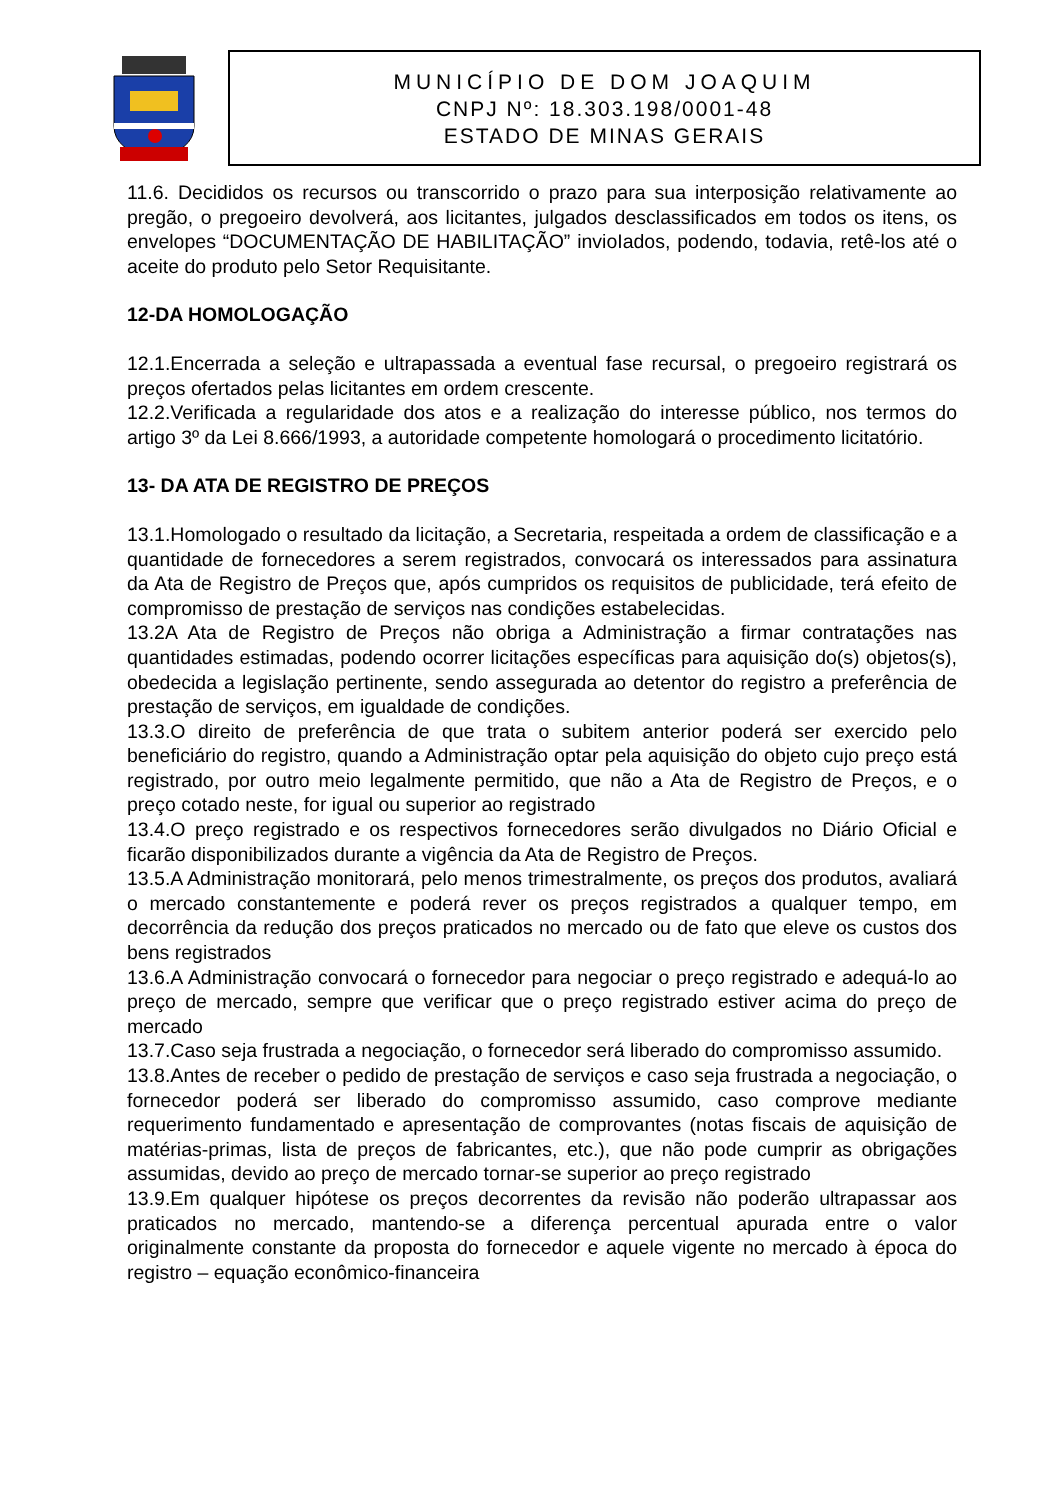MUNICÍPIO DE DOM JOAQUIM
CNPJ Nº: 18.303.198/0001-48
ESTADO DE MINAS GERAIS
11.6. Decididos os recursos ou transcorrido o prazo para sua interposição relativamente ao pregão, o pregoeiro devolverá, aos licitantes, julgados desclassificados em todos os itens, os envelopes “DOCUMENTAÇÃO DE HABILITAÇÃO” invioIados, podendo, todavia, retê-los até o aceite do produto pelo Setor Requisitante.
12-DA HOMOLOGAÇÃO
12.1.Encerrada a seleção e ultrapassada a eventual fase recursal, o pregoeiro registrará os preços ofertados pelas licitantes em ordem crescente.
12.2.Verificada a regularidade dos atos e a realização do interesse público, nos termos do artigo 3º da Lei 8.666/1993, a autoridade competente homologará o procedimento licitatório.
13- DA ATA DE REGISTRO DE PREÇOS
13.1.Homologado o resultado da licitação, a Secretaria, respeitada a ordem de classificação e a quantidade de fornecedores a serem registrados, convocará os interessados para assinatura da Ata de Registro de Preços que, após cumpridos os requisitos de publicidade, terá efeito de compromisso de prestação de serviços nas condições estabelecidas.
13.2A Ata de Registro de Preços não obriga a Administração a firmar contratações nas quantidades estimadas, podendo ocorrer licitações específicas para aquisição do(s) objetos(s), obedecida a legislação pertinente, sendo assegurada ao detentor do registro a preferência de prestação de serviços, em igualdade de condições.
13.3.O direito de preferência de que trata o subitem anterior poderá ser exercido pelo beneficiário do registro, quando a Administração optar pela aquisição do objeto cujo preço está registrado, por outro meio legalmente permitido, que não a Ata de Registro de Preços, e o preço cotado neste, for igual ou superior ao registrado
13.4.O preço registrado e os respectivos fornecedores serão divulgados no Diário Oficial e ficarão disponibilizados durante a vigência da Ata de Registro de Preços.
13.5.A Administração monitorará, pelo menos trimestralmente, os preços dos produtos, avaliará o mercado constantemente e poderá rever os preços registrados a qualquer tempo, em decorrência da redução dos preços praticados no mercado ou de fato que eleve os custos dos bens registrados
13.6.A Administração convocará o fornecedor para negociar o preço registrado e adequá-lo ao preço de mercado, sempre que verificar que o preço registrado estiver acima do preço de mercado
13.7.Caso seja frustrada a negociação, o fornecedor será liberado do compromisso assumido.
13.8.Antes de receber o pedido de prestação de serviços e caso seja frustrada a negociação, o fornecedor poderá ser liberado do compromisso assumido, caso comprove mediante requerimento fundamentado e apresentação de comprovantes (notas fiscais de aquisição de matérias-primas, lista de preços de fabricantes, etc.), que não pode cumprir as obrigações assumidas, devido ao preço de mercado tornar-se superior ao preço registrado
13.9.Em qualquer hipótese os preços decorrentes da revisão não poderão ultrapassar aos praticados no mercado, mantendo-se a diferença percentual apurada entre o valor originalmente constante da proposta do fornecedor e aquele vigente no mercado à época do registro – equação econômico-financeira